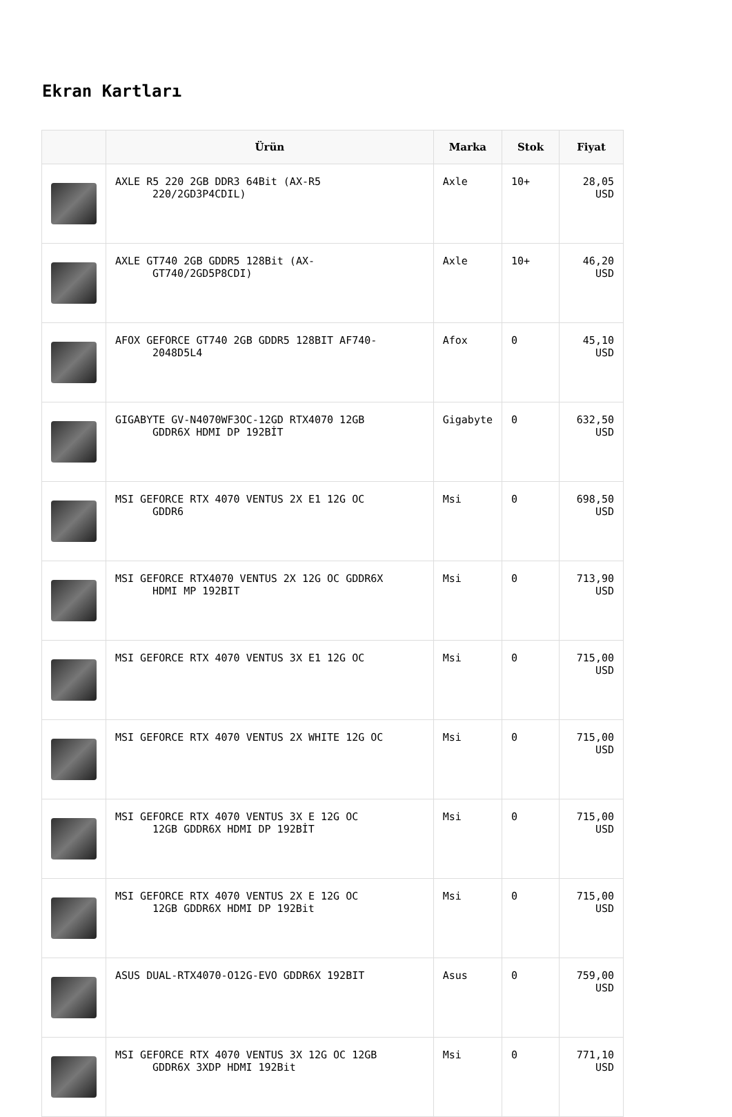Ekran Kartları
| | Ürün | Marka | Stok | Fiyat |
| --- | --- | --- | --- | --- |
| | AXLE R5 220 2GB DDR3 64Bit (AX-R5 220/2GD3P4CDIL) | Axle | 10+ | 28,05 USD |
| | AXLE GT740 2GB GDDR5 128Bit (AX- GT740/2GD5P8CDI) | Axle | 10+ | 46,20 USD |
| | AFOX GEFORCE GT740 2GB GDDR5 128BIT AF740- 2048D5L4 | Afox | 0 | 45,10 USD |
| | GIGABYTE GV-N4070WF3OC-12GD RTX4070 12GB GDDR6X HDMI DP 192BİT | Gigabyte | 0 | 632,50 USD |
| | MSI GEFORCE RTX 4070 VENTUS 2X E1 12G OC GDDR6 | Msi | 0 | 698,50 USD |
| | MSI GEFORCE RTX4070 VENTUS 2X 12G OC GDDR6X HDMI MP 192BIT | Msi | 0 | 713,90 USD |
| | MSI GEFORCE RTX 4070 VENTUS 3X E1 12G OC | Msi | 0 | 715,00 USD |
| | MSI GEFORCE RTX 4070 VENTUS 2X WHITE 12G OC | Msi | 0 | 715,00 USD |
| | MSI GEFORCE RTX 4070 VENTUS 3X E 12G OC 12GB GDDR6X HDMI DP 192BİT | Msi | 0 | 715,00 USD |
| | MSI GEFORCE RTX 4070 VENTUS 2X E 12G OC 12GB GDDR6X HDMI DP 192Bit | Msi | 0 | 715,00 USD |
| | ASUS DUAL-RTX4070-O12G-EVO GDDR6X 192BIT | Asus | 0 | 759,00 USD |
| | MSI GEFORCE RTX 4070 VENTUS 3X 12G OC 12GB GDDR6X 3XDP HDMI 192Bit | Msi | 0 | 771,10 USD |